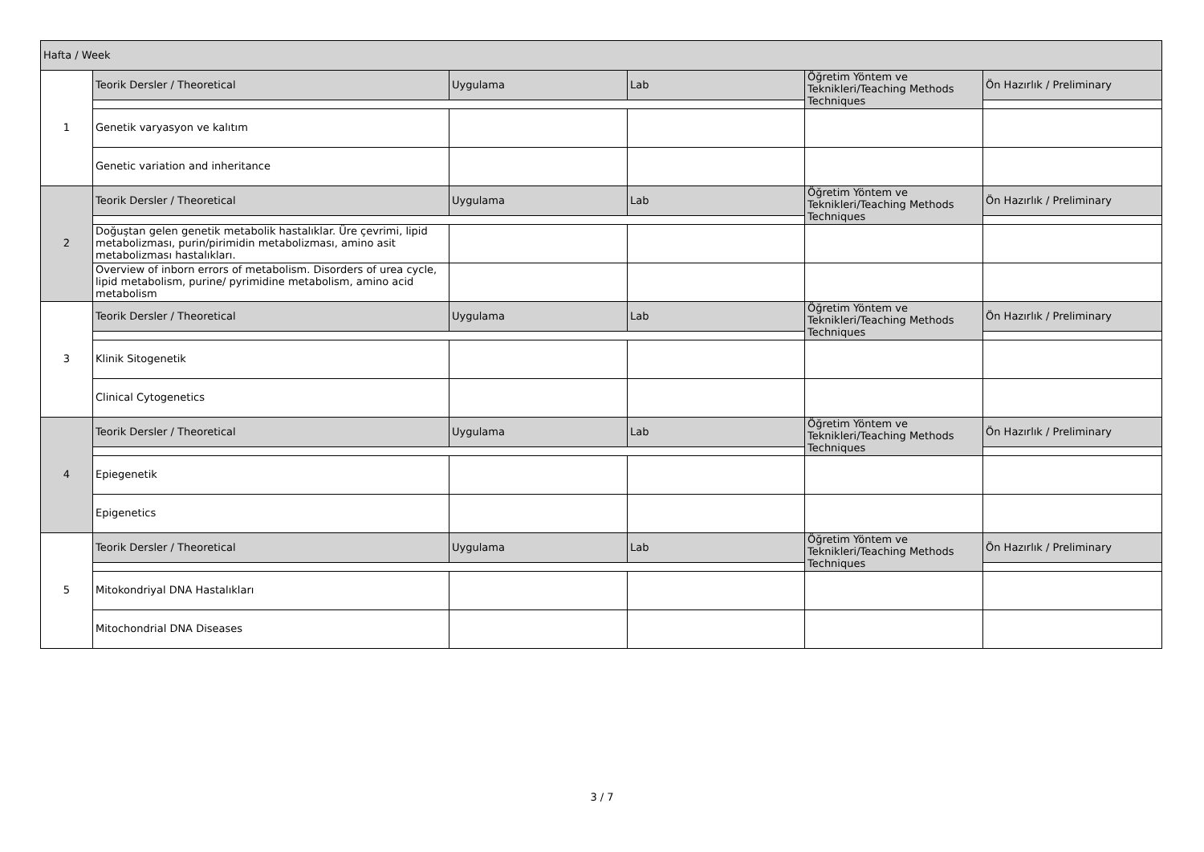| Hafta / Week | | | | | |
| 1 | Teorik Dersler / Theoretical | Uygulama | Lab | Öğretim Yöntem ve Teknikleri/Teaching Methods Techniques | Ön Hazırlık / Preliminary |
| | Genetik varyasyon ve kalıtım | | | | |
| | Genetic variation and inheritance | | | | |
| 2 | Teorik Dersler / Theoretical | Uygulama | Lab | Öğretim Yöntem ve Teknikleri/Teaching Methods Techniques | Ön Hazırlık / Preliminary |
| | Doğuştan gelen genetik metabolik hastalıklar. Üre çevrimi, lipid metabolizması, purin/pirimidin metabolizması, amino asit metabolizması hastalıkları. | | | | |
| | Overview of inborn errors of metabolism. Disorders of urea cycle, lipid metabolism, purine/ pyrimidine metabolism, amino acid metabolism | | | | |
| 3 | Teorik Dersler / Theoretical | Uygulama | Lab | Öğretim Yöntem ve Teknikleri/Teaching Methods Techniques | Ön Hazırlık / Preliminary |
| | Klinik Sitogenetik | | | | |
| | Clinical Cytogenetics | | | | |
| 4 | Teorik Dersler / Theoretical | Uygulama | Lab | Öğretim Yöntem ve Teknikleri/Teaching Methods Techniques | Ön Hazırlık / Preliminary |
| | Epiegenetik | | | | |
| | Epigenetics | | | | |
| 5 | Teorik Dersler / Theoretical | Uygulama | Lab | Öğretim Yöntem ve Teknikleri/Teaching Methods Techniques | Ön Hazırlık / Preliminary |
| | Mitokondriyal DNA Hastalıkları | | | | |
| | Mitochondrial DNA Diseases | | | | |
3 / 7